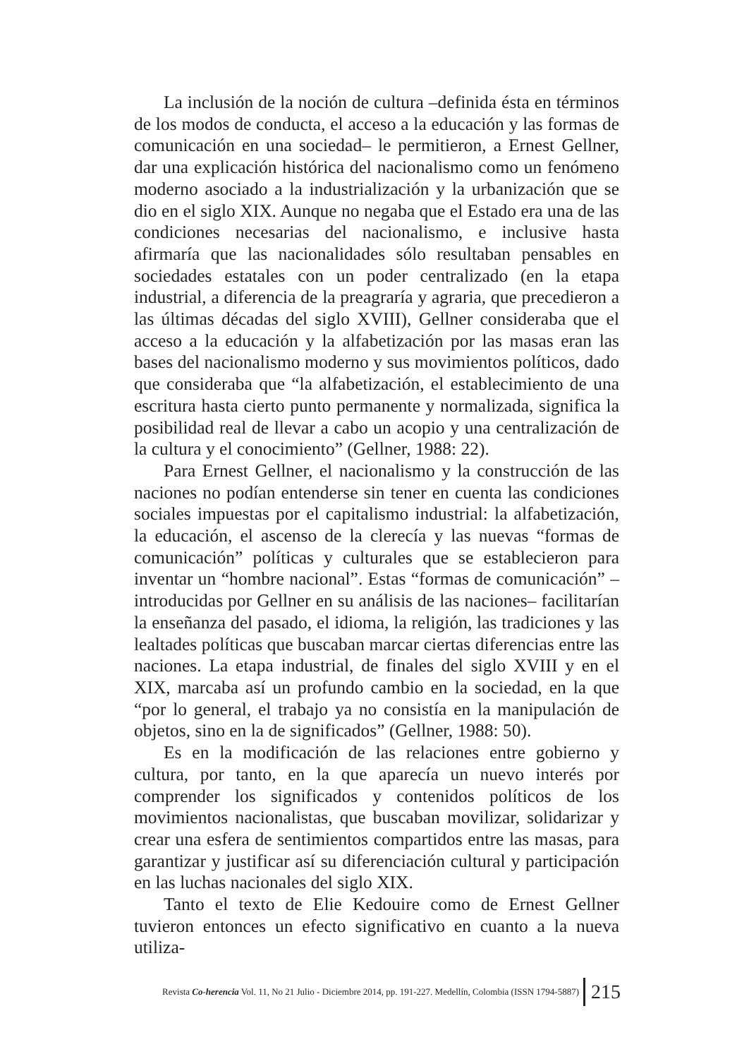La inclusión de la noción de cultura –definida ésta en términos de los modos de conducta, el acceso a la educación y las formas de comunicación en una sociedad– le permitieron, a Ernest Gellner, dar una explicación histórica del nacionalismo como un fenómeno moderno asociado a la industrialización y la urbanización que se dio en el siglo XIX. Aunque no negaba que el Estado era una de las condiciones necesarias del nacionalismo, e inclusive hasta afirmaría que las nacionalidades sólo resultaban pensables en sociedades estatales con un poder centralizado (en la etapa industrial, a diferencia de la preagraría y agraria, que precedieron a las últimas décadas del siglo XVIII), Gellner consideraba que el acceso a la educación y la alfabetización por las masas eran las bases del nacionalismo moderno y sus movimientos políticos, dado que consideraba que “la alfabetización, el establecimiento de una escritura hasta cierto punto permanente y normalizada, significa la posibilidad real de llevar a cabo un acopio y una centralización de la cultura y el conocimiento” (Gellner, 1988: 22).
Para Ernest Gellner, el nacionalismo y la construcción de las naciones no podían entenderse sin tener en cuenta las condiciones sociales impuestas por el capitalismo industrial: la alfabetización, la educación, el ascenso de la clerecía y las nuevas “formas de comunicación” políticas y culturales que se establecieron para inventar un “hombre nacional”. Estas “formas de comunicación” –introducidas por Gellner en su análisis de las naciones– facilitarían la enseñanza del pasado, el idioma, la religión, las tradiciones y las lealtades políticas que buscaban marcar ciertas diferencias entre las naciones. La etapa industrial, de finales del siglo XVIII y en el XIX, marcaba así un profundo cambio en la sociedad, en la que “por lo general, el trabajo ya no consistía en la manipulación de objetos, sino en la de significados” (Gellner, 1988: 50).
Es en la modificación de las relaciones entre gobierno y cultura, por tanto, en la que aparecía un nuevo interés por comprender los significados y contenidos políticos de los movimientos nacionalistas, que buscaban movilizar, solidarizar y crear una esfera de sentimientos compartidos entre las masas, para garantizar y justificar así su diferenciación cultural y participación en las luchas nacionales del siglo XIX.
Tanto el texto de Elie Kedouire como de Ernest Gellner tuvieron entonces un efecto significativo en cuanto a la nueva utiliza-
Revista Co-herencia Vol. 11, No 21 Julio - Diciembre 2014, pp. 191-227. Medellín, Colombia (ISSN 1794-5887) 215